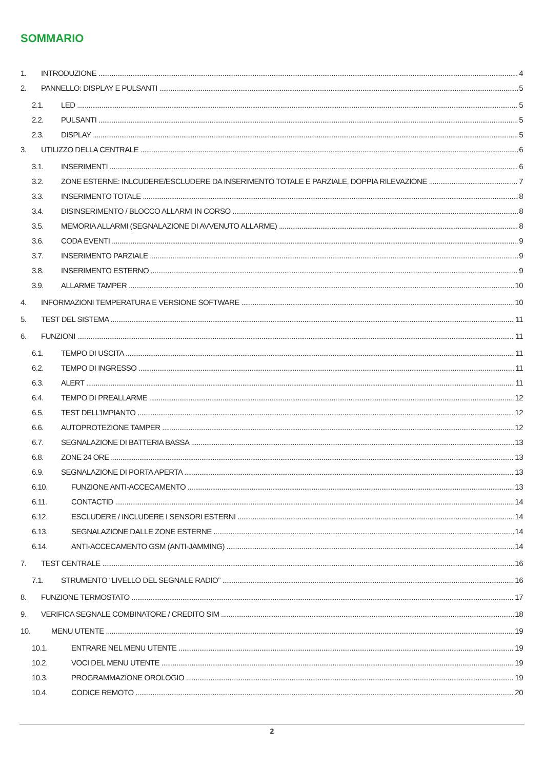SOMMARIO
1. INTRODUZIONE 4
2. PANNELLO: DISPLAY E PULSANTI 5
2.1. LED 5
2.2. PULSANTI 5
2.3. DISPLAY 5
3. UTILIZZO DELLA CENTRALE 6
3.1. INSERIMENTI 6
3.2. ZONE ESTERNE: INLCUDERE/ESCLUDERE DA INSERIMENTO TOTALE E PARZIALE, DOPPIA RILEVAZIONE 7
3.3. INSERIMENTO TOTALE 8
3.4. DISINSERIMENTO / BLOCCO ALLARMI IN CORSO 8
3.5. MEMORIA ALLARMI (SEGNALAZIONE DI AVVENUTO ALLARME) 8
3.6. CODA EVENTI 9
3.7. INSERIMENTO PARZIALE 9
3.8. INSERIMENTO ESTERNO 9
3.9. ALLARME TAMPER 10
4. INFORMAZIONI TEMPERATURA E VERSIONE SOFTWARE 10
5. TEST DEL SISTEMA 11
6. FUNZIONI 11
6.1. TEMPO DI USCITA 11
6.2. TEMPO DI INGRESSO 11
6.3. ALERT 11
6.4. TEMPO DI PREALLARME 12
6.5. TEST DELL’IMPIANTO 12
6.6. AUTOPROTEZIONE TAMPER 12
6.7. SEGNALAZIONE DI BATTERIA BASSA 13
6.8. ZONE 24 ORE 13
6.9. SEGNALAZIONE DI PORTA APERTA 13
6.10. FUNZIONE ANTI-ACCECAMENTO 13
6.11. CONTACTID 14
6.12. ESCLUDERE / INCLUDERE I SENSORI ESTERNI 14
6.13. SEGNALAZIONE DALLE ZONE ESTERNE 14
6.14. ANTI-ACCECAMENTO GSM (ANTI-JAMMING) 14
7. TEST CENTRALE 16
7.1. STRUMENTO “LIVELLO DEL SEGNALE RADIO” 16
8. FUNZIONE TERMOSTATO 17
9. VERIFICA SEGNALE COMBINATORE / CREDITO SIM 18
10. MENU UTENTE 19
10.1. ENTRARE NEL MENU UTENTE 19
10.2. VOCI DEL MENU UTENTE 19
10.3. PROGRAMMAZIONE OROLOGIO 19
10.4. CODICE REMOTO 20
2